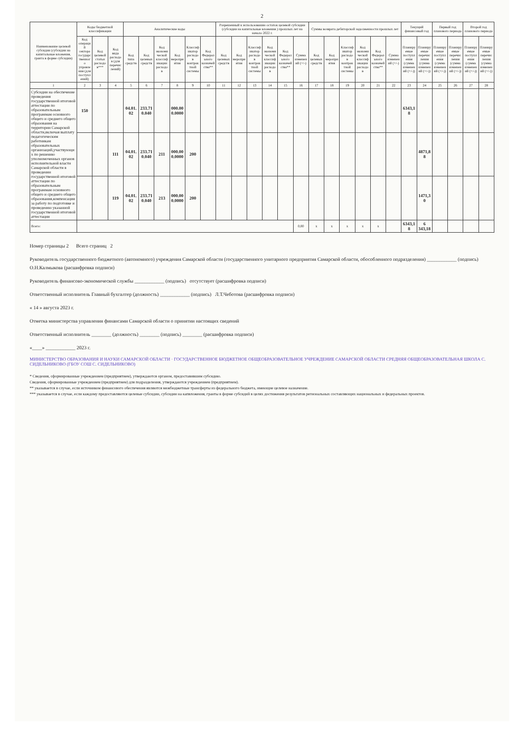2
| Наименование целевой субсидии (субсидии на капитальные вложения, гранта в форме субсидии) | Коды бюджетной классификации | | | Аналитические коды | | | | | | Разрешенный к использованию остаток целевой субсидии (субсидии на капитальные вложения ) прошлых лет на начало 2022 г. | | | | | | Суммы возврата дебиторской задолженности прошлых лет | | | | | | Текущий финансовый год | | Первый год планового периода | | Второй год планового периода | |
| --- | --- | --- | --- | --- | --- | --- | --- | --- | --- | --- | --- | --- | --- | --- | --- | --- | --- | --- | --- | --- | --- | --- | --- | --- | --- | --- | --- |
| | Код операций сектора государственного управления (для поступлений) | Код целевой статьи расходов*** | Код вида расходов (для перечислений) | Код типа средств | Код целевых средств | Код экономической классификации расходов | Код мероприятия | Классификатор расходов контрактной системы | Код Федерального казначейства** | Код целевых средств | Код мероприятия | Классификатор расходов контрактной системы | Код экономической классификации расходов | Код Федерального казначейства** | Сумма изменений (+/-) | Код целевых средств | Код мероприятия | Классификатор расходов контрактной системы | Код экономической классификации расходов | Код Федерального казначейства** | Сумма изменений (+/-) | Планируемые поступления (сумма изменений (+/-)) | Планируемые перечисления (сумма изменений (+/-)) | Планируемые поступления (сумма изменений (+/-)) | Планируемые перечисления (сумма изменений (+/-)) | Планируемые поступления (сумма изменений (+/-)) | Планируемые перечисления (сумма изменений (+/-)) |
| 1 | 2 | 3 | 4 | 5 | 6 | 7 | 8 | 9 | 10 | 11 | 12 | 13 | 14 | 15 | 16 | 17 | 18 | 19 | 20 | 21 | 22 | 23 | 24 | 25 | 26 | 27 | 28 |
| Субсидии на обеспечение проведения государственной итоговой аттестации по образовательным программам основного общего и среднего общего образования на территории Самарской области,включая выплату педагогическим работникам образовательных организаций,участвующих по решению уполномоченных органов исполнительной власти Самарской области в проведении государственной итоговой аттестации по образовательным программам основного общего и среднего общего образования,компенсации за работу по подготовке и проведению указанной государственной итоговой аттестации | 150 | | | 04.01.02 | 233.710.040 | | 000.000.0000 | | | | | | | | | | | | | | | 6343,18 | | | | | |
| | | | 111 | 04.01.02 | 233.710.040 | 211 | 000.000.0000 | 200 | | | | | | | | | | | | | | | 4871,88 | | | | |
| | | | 119 | 04.01.02 | 233.710.040 | 213 | 000.000.0000 | 200 | | | | | | | | | | | | | | | 1471,30 | | | | |
| Всего: | | | | | | | | | | | | | | | 0,00 | x | x | x | x | x | | 6343,18 | 6 343,18 | | | | |
Номер страницы 2 Всего страниц 2
Руководитель государственного бюджетного (автономного) учреждения Самарской области (государственного унитарного предприятия Самарской области, обособленного подразделения) ____________ (подпись) О.Н.Калмыкова (расшифровка подписи)
Руководитель финансово-экономической службы ____________ (подпись) отсутствует (расшифровка подписи)
Ответственный исполнитель Главный бухгалтер (должность) ____________ (подпись) Л.Т.Чеботова (расшифровка подписи)
« 14 » августа 2023 г.
Отметка министерства управления финансами Самарской области о принятии настоящих сведений
Ответственный исполнитель ________ (должность) ________ (подпись) ________ (расшифровка подписи)
«____» ____________ 2023 г.
МИНИСТЕРСТВО ОБРАЗОВАНИЯ И НАУКИ САМАРСКОЙ ОБЛАСТИ · ГОСУДАРСТВЕННОЕ БЮДЖЕТНОЕ ОБЩЕОБРАЗОВАТЕЛЬНОЕ УЧРЕЖДЕНИЕ САМАРСКОЙ ОБЛАСТИ СРЕДНЯЯ ОБЩЕОБРАЗОВАТЕЛЬНАЯ ШКОЛА С. СИДЕЛЬНИКОВО (ГБОУ СОШ С. СИДЕЛЬНИКОВО)
* Сведения, сформированные учреждением (предприятием), утверждаются органом, предоставившим субсидию.
Сведения, сформированные учреждением (предприятием) для подразделения, утверждаются учреждением (предприятием).
** указывается в случае, если источником финансового обеспечения являются межбюджетные трансферты из федерального бюджета, имеющие целевое назначение.
*** указывается в случае, если каждому предоставляются целевые субсидии, субсидии на капвложения, гранты в форме субсидий в целях достижения результатов региональных составляющих национальных и федеральных проектов.